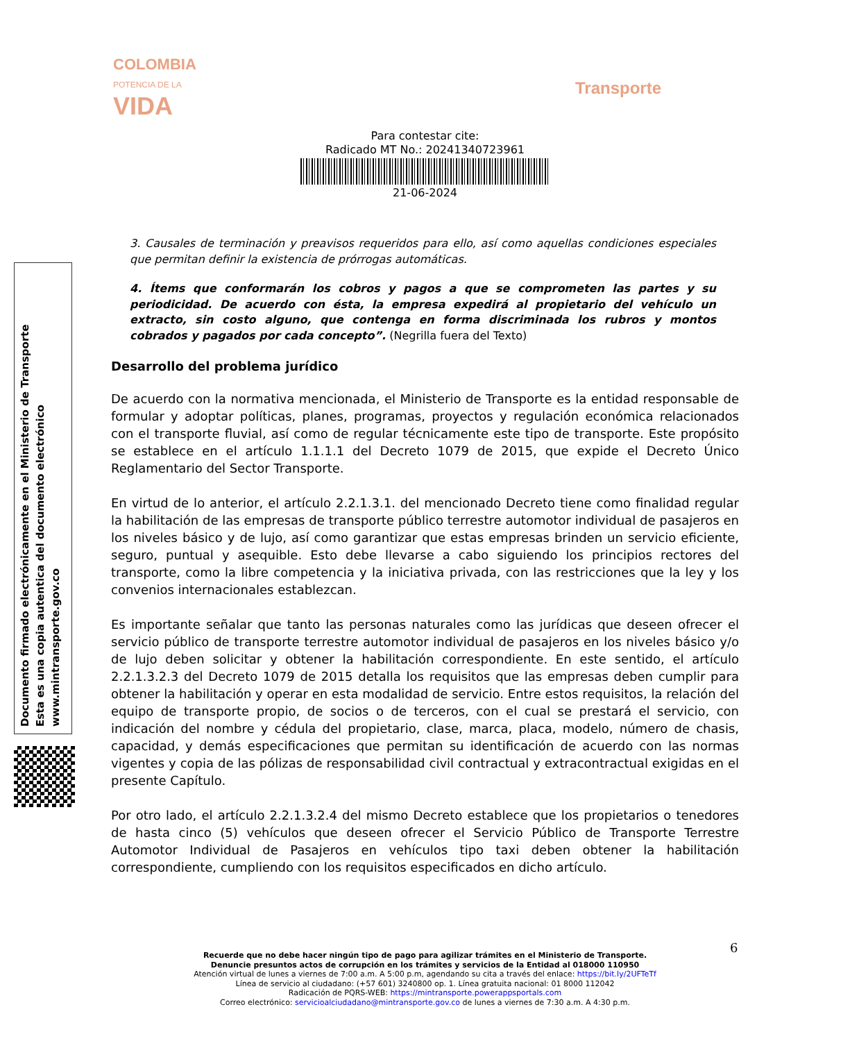COLOMBIA
POTENCIA DE LA
VIDA
Transporte
Para contestar cite:
Radicado MT No.: 20241340723961
21-06-2024
Documento firmado electrónicamente en el Ministerio de Transporte
Esta es una copia autentica del documento electrónico
www.mintransporte.gov.co
3. Causales de terminación y preavisos requeridos para ello, así como aquellas condiciones especiales que permitan definir la existencia de prórrogas automáticas.
4. Ítems que conformarán los cobros y pagos a que se comprometen las partes y su periodicidad. De acuerdo con ésta, la empresa expedirá al propietario del vehículo un extracto, sin costo alguno, que contenga en forma discriminada los rubros y montos cobrados y pagados por cada concepto”. (Negrilla fuera del Texto)
Desarrollo del problema jurídico
De acuerdo con la normativa mencionada, el Ministerio de Transporte es la entidad responsable de formular y adoptar políticas, planes, programas, proyectos y regulación económica relacionados con el transporte fluvial, así como de regular técnicamente este tipo de transporte. Este propósito se establece en el artículo 1.1.1.1 del Decreto 1079 de 2015, que expide el Decreto Único Reglamentario del Sector Transporte.
En virtud de lo anterior, el artículo 2.2.1.3.1. del mencionado Decreto tiene como finalidad regular la habilitación de las empresas de transporte público terrestre automotor individual de pasajeros en los niveles básico y de lujo, así como garantizar que estas empresas brinden un servicio eficiente, seguro, puntual y asequible. Esto debe llevarse a cabo siguiendo los principios rectores del transporte, como la libre competencia y la iniciativa privada, con las restricciones que la ley y los convenios internacionales establezcan.
Es importante señalar que tanto las personas naturales como las jurídicas que deseen ofrecer el servicio público de transporte terrestre automotor individual de pasajeros en los niveles básico y/o de lujo deben solicitar y obtener la habilitación correspondiente. En este sentido, el artículo 2.2.1.3.2.3 del Decreto 1079 de 2015 detalla los requisitos que las empresas deben cumplir para obtener la habilitación y operar en esta modalidad de servicio. Entre estos requisitos, la relación del equipo de transporte propio, de socios o de terceros, con el cual se prestará el servicio, con indicación del nombre y cédula del propietario, clase, marca, placa, modelo, número de chasis, capacidad, y demás especificaciones que permitan su identificación de acuerdo con las normas vigentes y copia de las pólizas de responsabilidad civil contractual y extracontractual exigidas en el presente Capítulo.
Por otro lado, el artículo 2.2.1.3.2.4 del mismo Decreto establece que los propietarios o tenedores de hasta cinco (5) vehículos que deseen ofrecer el Servicio Público de Transporte Terrestre Automotor Individual de Pasajeros en vehículos tipo taxi deben obtener la habilitación correspondiente, cumpliendo con los requisitos especificados en dicho artículo.
6
Recuerde que no debe hacer ningún tipo de pago para agilizar trámites en el Ministerio de Transporte.
Denuncie presuntos actos de corrupción en los trámites y servicios de la Entidad al 018000 110950
Atención virtual de lunes a viernes de 7:00 a.m. A 5:00 p.m, agendando su cita a través del enlace: https://bit.ly/2UFTeTf
Línea de servicio al ciudadano: (+57 601) 3240800 op. 1. Línea gratuita nacional: 01 8000 112042
Radicación de PQRS-WEB: https://mintransporte.powerappsportals.com
Correo electrónico: servicioalciudadano@mintransporte.gov.co de lunes a viernes de 7:30 a.m. A 4:30 p.m.